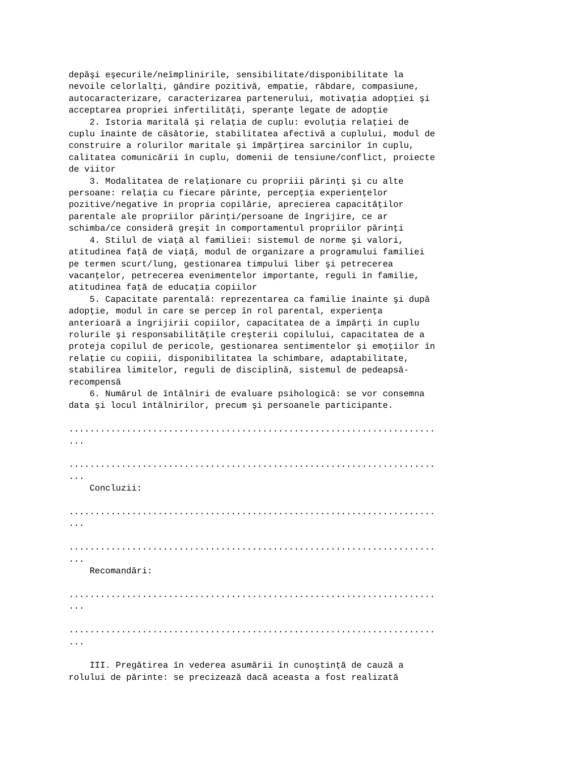depăşi eşecurile/neîmplinirile, sensibilitate/disponibilitate la
nevoile celorlalţi, gândire pozitivă, empatie, răbdare, compasiune,
autocaracterizare, caracterizarea partenerului, motivaţia adopţiei şi
acceptarea propriei infertilităţi, speranţe legate de adopţie
    2. Istoria maritală şi relaţia de cuplu: evoluţia relaţiei de
cuplu înainte de căsătorie, stabilitatea afectivă a cuplului, modul de
construire a rolurilor maritale şi împărţirea sarcinilor în cuplu,
calitatea comunicării în cuplu, domenii de tensiune/conflict, proiecte
de viitor
    3. Modalitatea de relaţionare cu propriii părinţi şi cu alte
persoane: relaţia cu fiecare părinte, percepţia experienţelor
pozitive/negative în propria copilărie, aprecierea capacităţilor
parentale ale propriilor părinţi/persoane de îngrijire, ce ar
schimba/ce consideră greşit în comportamentul propriilor părinţi
    4. Stilul de viaţă al familiei: sistemul de norme şi valori,
atitudinea faţă de viaţă, modul de organizare a programului familiei
pe termen scurt/lung, gestionarea timpului liber şi petrecerea
vacanţelor, petrecerea evenimentelor importante, reguli în familie,
atitudinea faţă de educaţia copiilor
    5. Capacitate parentală: reprezentarea ca familie înainte şi după
adopţie, modul în care se percep în rol parental, experienţa
anterioară a îngrijirii copiilor, capacitatea de a împărţi în cuplu
rolurile şi responsabilităţile creşterii copilului, capacitatea de a
proteja copilul de pericole, gestionarea sentimentelor şi emoţiilor în
relaţie cu copiii, disponibilitatea la schimbare, adaptabilitate,
stabilirea limitelor, reguli de disciplină, sistemul de pedeapsă-
recompensă
    6. Numărul de întâlniri de evaluare psihologică: se vor consemna
data şi locul întâlnirilor, precum şi persoanele participante.

......................................................................
...

......................................................................
...
    Concluzii:

......................................................................
...

......................................................................
...
    Recomandări:

......................................................................
...

......................................................................
...

    III. Pregătirea în vederea asumării în cunoştinţă de cauză a
rolului de părinte: se precizează dacă aceasta a fost realizată